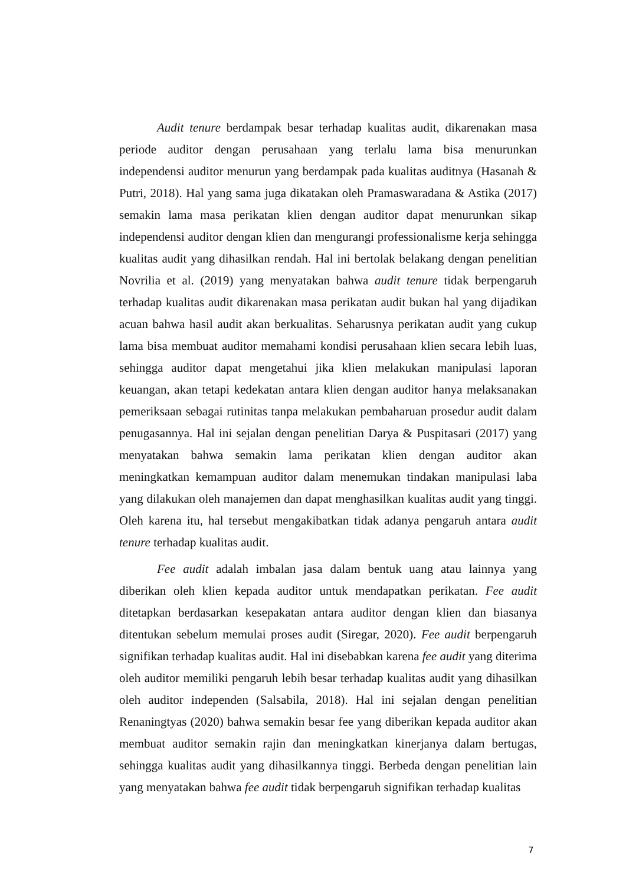Audit tenure berdampak besar terhadap kualitas audit, dikarenakan masa periode auditor dengan perusahaan yang terlalu lama bisa menurunkan independensi auditor menurun yang berdampak pada kualitas auditnya (Hasanah & Putri, 2018). Hal yang sama juga dikatakan oleh Pramaswaradana & Astika (2017) semakin lama masa perikatan klien dengan auditor dapat menurunkan sikap independensi auditor dengan klien dan mengurangi professionalisme kerja sehingga kualitas audit yang dihasilkan rendah. Hal ini bertolak belakang dengan penelitian Novrilia et al. (2019) yang menyatakan bahwa audit tenure tidak berpengaruh terhadap kualitas audit dikarenakan masa perikatan audit bukan hal yang dijadikan acuan bahwa hasil audit akan berkualitas. Seharusnya perikatan audit yang cukup lama bisa membuat auditor memahami kondisi perusahaan klien secara lebih luas, sehingga auditor dapat mengetahui jika klien melakukan manipulasi laporan keuangan, akan tetapi kedekatan antara klien dengan auditor hanya melaksanakan pemeriksaan sebagai rutinitas tanpa melakukan pembaharuan prosedur audit dalam penugasannya. Hal ini sejalan dengan penelitian Darya & Puspitasari (2017) yang menyatakan bahwa semakin lama perikatan klien dengan auditor akan meningkatkan kemampuan auditor dalam menemukan tindakan manipulasi laba yang dilakukan oleh manajemen dan dapat menghasilkan kualitas audit yang tinggi. Oleh karena itu, hal tersebut mengakibatkan tidak adanya pengaruh antara audit tenure terhadap kualitas audit.
Fee audit adalah imbalan jasa dalam bentuk uang atau lainnya yang diberikan oleh klien kepada auditor untuk mendapatkan perikatan. Fee audit ditetapkan berdasarkan kesepakatan antara auditor dengan klien dan biasanya ditentukan sebelum memulai proses audit (Siregar, 2020). Fee audit berpengaruh signifikan terhadap kualitas audit. Hal ini disebabkan karena fee audit yang diterima oleh auditor memiliki pengaruh lebih besar terhadap kualitas audit yang dihasilkan oleh auditor independen (Salsabila, 2018). Hal ini sejalan dengan penelitian Renaningtyas (2020) bahwa semakin besar fee yang diberikan kepada auditor akan membuat auditor semakin rajin dan meningkatkan kinerjanya dalam bertugas, sehingga kualitas audit yang dihasilkannya tinggi. Berbeda dengan penelitian lain yang menyatakan bahwa fee audit tidak berpengaruh signifikan terhadap kualitas
7